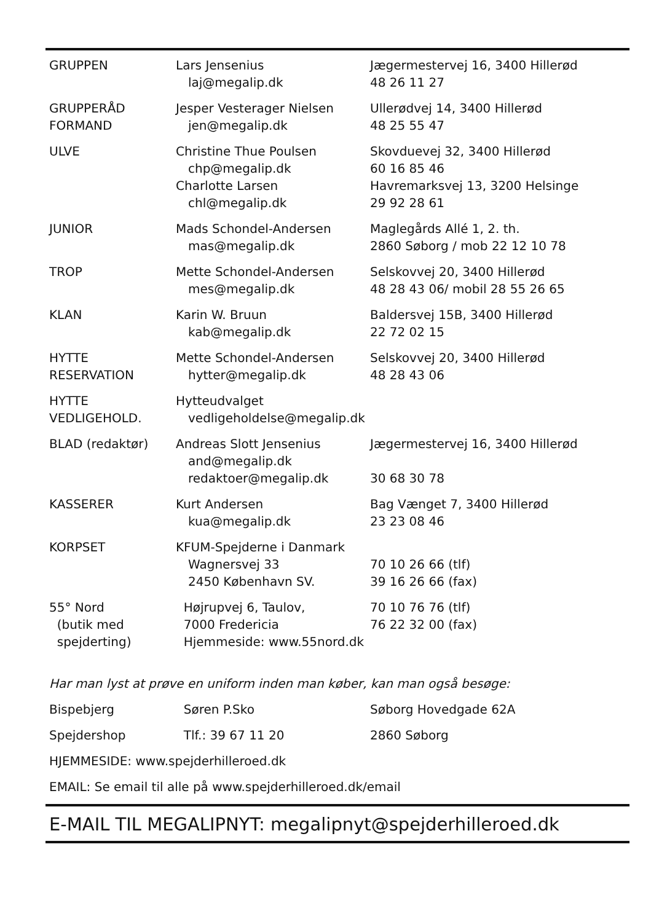| GRUPPEN | Lars Jensenius laj@megalip.dk | Jægermestervej 16, 3400 Hillerød 48 26 11 27 |
| GRUPPERÅD FORMAND | Jesper Vesterager Nielsen jen@megalip.dk | Ullerødvej 14, 3400 Hillerød 48 25 55 47 |
| ULVE | Christine Thue Poulsen chp@megalip.dk Charlotte Larsen chl@megalip.dk | Skovduevej 32, 3400 Hillerød 60 16 85 46 Havremarksvej 13, 3200 Helsinge 29 92 28 61 |
| JUNIOR | Mads Schondel-Andersen mas@megalip.dk | Maglegårds Allé 1, 2. th. 2860 Søborg / mob 22 12 10 78 |
| TROP | Mette Schondel-Andersen mes@megalip.dk | Selskovvej 20, 3400 Hillerød 48 28 43 06/ mobil 28 55 26 65 |
| KLAN | Karin W. Bruun kab@megalip.dk | Baldersvej 15B, 3400 Hillerød 22 72 02 15 |
| HYTTE RESERVATION | Mette Schondel-Andersen hytter@megalip.dk | Selskovvej 20, 3400 Hillerød 48 28 43 06 |
| HYTTE VEDLIGEHOLD. | Hytteudvalget vedligeholdelse@megalip.dk | |
| BLAD (redaktør) | Andreas Slott Jensenius and@megalip.dk redaktoer@megalip.dk | Jægermestervej 16, 3400 Hillerød 30 68 30 78 |
| KASSERER | Kurt Andersen kua@megalip.dk | Bag Vænget 7, 3400 Hillerød 23 23 08 46 |
| KORPSET | KFUM-Spejderne i Danmark Wagnersvej 33 2450 København SV. | 70 10 26 66 (tlf) 39 16 26 66 (fax) |
| 55° Nord (butik med spejderting) | Højrupvej 6, Taulov, 7000 Fredericia Hjemmeside: www.55nord.dk | 70 10 76 76 (tlf) 76 22 32 00 (fax) |
| Har man lyst at prøve en uniform inden man køber, kan man også besøge: | | |
| Bispebjerg | Søren P.Sko | Søborg Hovedgade 62A |
| Spejdershop | Tlf.: 39 67 11 20 | 2860 Søborg |
| HJEMMESIDE: www.spejderhilleroed.dk | | |
| EMAIL: Se email til alle på www.spejderhilleroed.dk/email | | |
E-MAIL TIL MEGALIPNYT: megalipnyt@spejderhilleroed.dk